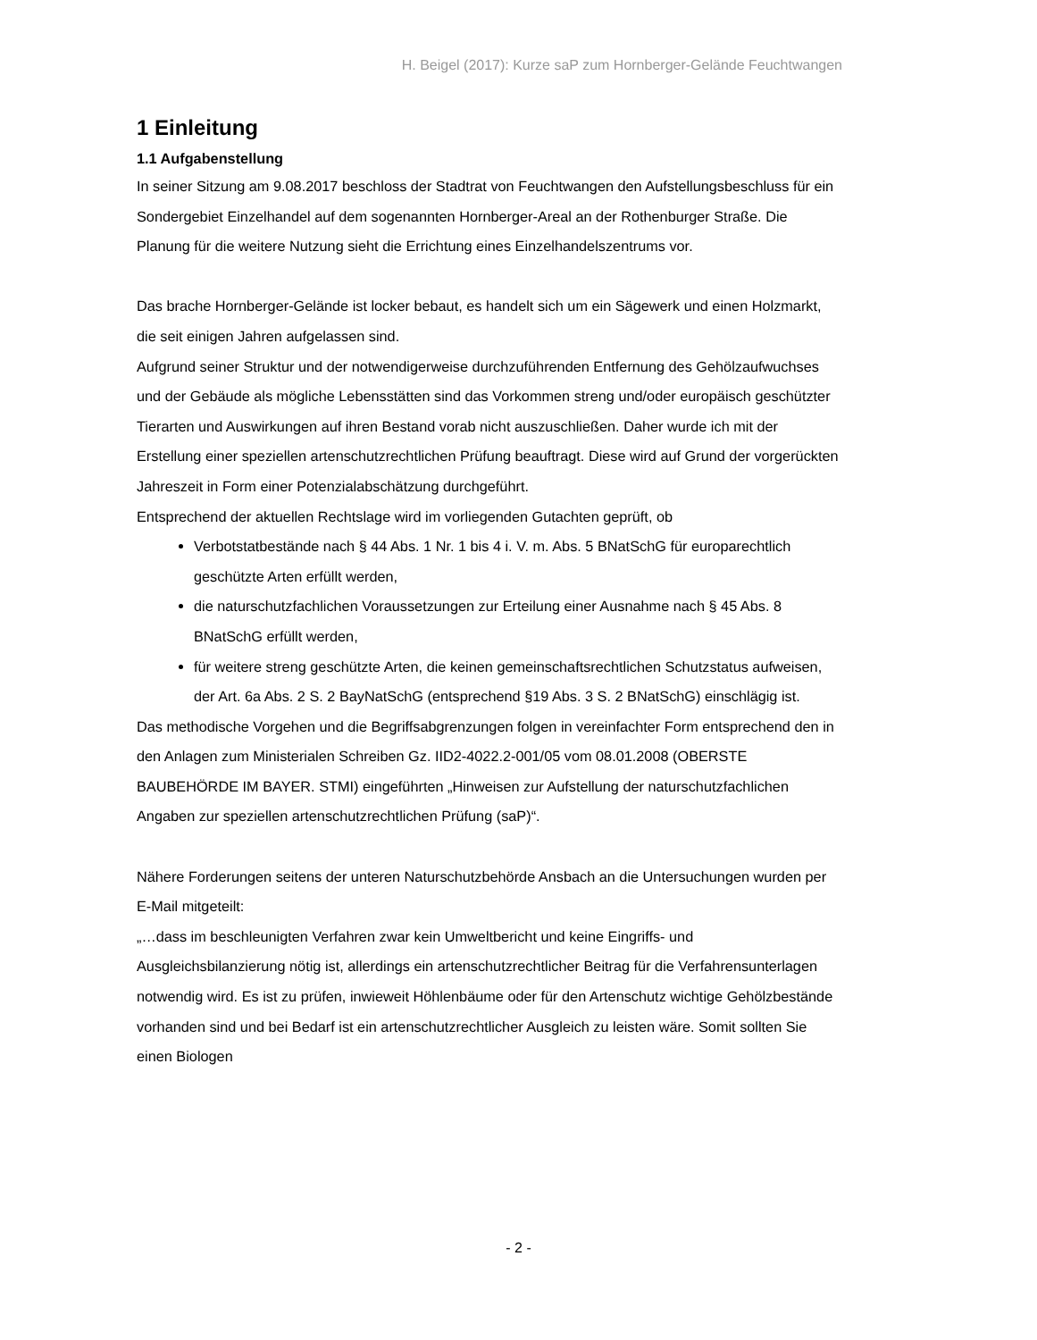H. Beigel (2017): Kurze saP zum Hornberger-Gelände Feuchtwangen
1 Einleitung
1.1 Aufgabenstellung
In seiner Sitzung am 9.08.2017 beschloss der Stadtrat von Feuchtwangen den Aufstellungsbeschluss für ein Sondergebiet Einzelhandel auf dem sogenannten Hornberger-Areal an der Rothenburger Straße. Die Planung für die weitere Nutzung sieht die Errichtung eines Einzelhandelszentrums vor.
Das brache Hornberger-Gelände ist locker bebaut, es handelt sich um ein Sägewerk und einen Holzmarkt, die seit einigen Jahren aufgelassen sind.
Aufgrund seiner Struktur und der notwendigerweise durchzuführenden Entfernung des Gehölzaufwuchses und der Gebäude als mögliche Lebensstätten sind das Vorkommen streng und/oder europäisch geschützter Tierarten und Auswirkungen auf ihren Bestand vorab nicht auszuschließen. Daher wurde ich mit der Erstellung einer speziellen artenschutzrechtlichen Prüfung beauftragt. Diese wird auf Grund der vorgerückten Jahreszeit in Form einer Potenzialabschätzung durchgeführt.
Entsprechend der aktuellen Rechtslage wird im vorliegenden Gutachten geprüft, ob
Verbotstatbestände nach § 44 Abs. 1 Nr. 1 bis 4 i. V. m. Abs. 5 BNatSchG für europarechtlich geschützte Arten erfüllt werden,
die naturschutzfachlichen Voraussetzungen zur Erteilung einer Ausnahme nach § 45 Abs. 8 BNatSchG erfüllt werden,
für weitere streng geschützte Arten, die keinen gemeinschaftsrechtlichen Schutzstatus aufweisen, der Art. 6a Abs. 2 S. 2 BayNatSchG (entsprechend §19 Abs. 3 S. 2 BNatSchG) einschlägig ist.
Das methodische Vorgehen und die Begriffsabgrenzungen folgen in vereinfachter Form entsprechend den in den Anlagen zum Ministerialen Schreiben Gz. IID2-4022.2-001/05 vom 08.01.2008 (OBERSTE BAUBEHÖRDE IM BAYER. STMI) eingeführten „Hinweisen zur Aufstellung der naturschutzfachlichen Angaben zur speziellen artenschutzrechtlichen Prüfung (saP)“.
Nähere Forderungen seitens der unteren Naturschutzbehörde Ansbach an die Untersuchungen wurden per E-Mail mitgeteilt:
„…dass im beschleunigten Verfahren zwar kein Umweltbericht und keine Eingriffs- und Ausgleichsbilanzierung nötig ist, allerdings ein artenschutzrechtlicher Beitrag für die Verfahrensunterlagen notwendig wird. Es ist zu prüfen, inwieweit Höhlenbäume oder für den Artenschutz wichtige Gehölzbestände vorhanden sind und bei Bedarf ist ein artenschutzrechtlicher Ausgleich zu leisten wäre. Somit sollten Sie einen Biologen
- 2 -